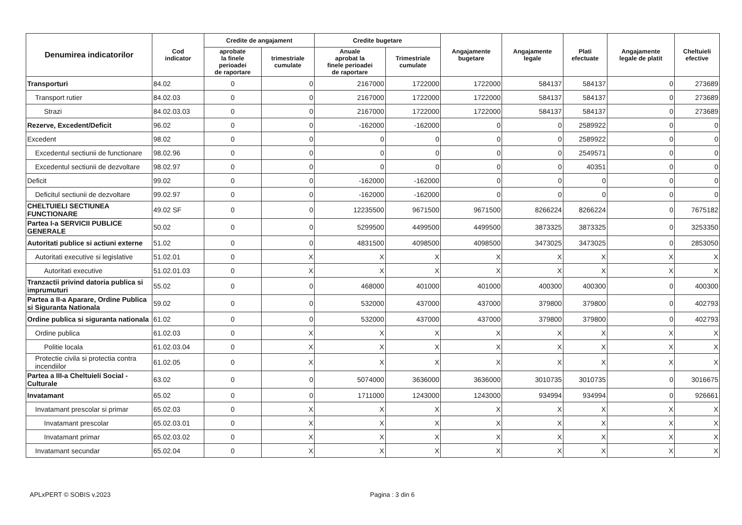| Denumirea indicatorilor | Cod indicator | Credite de angajament | | Credite bugetare | | Angajamente bugetare | Angajamente legale | Plati efectuate | Angajamente legale de platit | Cheltuieli efective |
| --- | --- | --- | --- | --- | --- | --- | --- | --- | --- | --- |
| | | aprobate la finele perioadei de raportare | trimestriale cumulate | Anuale aprobat la finele perioadei de raportare | Trimestriale cumulate | | | | | |
| Transporturi | 84.02 | 0 | 0 | 2167000 | 1722000 | 1722000 | 584137 | 584137 | 0 | 273689 |
| Transport rutier | 84.02.03 | 0 | 0 | 2167000 | 1722000 | 1722000 | 584137 | 584137 | 0 | 273689 |
| Strazi | 84.02.03.03 | 0 | 0 | 2167000 | 1722000 | 1722000 | 584137 | 584137 | 0 | 273689 |
| Rezerve, Excedent/Deficit | 96.02 | 0 | 0 | -162000 | -162000 | 0 | 0 | 2589922 | 0 | 0 |
| Excedent | 98.02 | 0 | 0 | 0 | 0 | 0 | 0 | 2589922 | 0 | 0 |
| Excedentul sectiunii de functionare | 98.02.96 | 0 | 0 | 0 | 0 | 0 | 0 | 2549571 | 0 | 0 |
| Excedentul sectiunii de dezvoltare | 98.02.97 | 0 | 0 | 0 | 0 | 0 | 0 | 40351 | 0 | 0 |
| Deficit | 99.02 | 0 | 0 | -162000 | -162000 | 0 | 0 | 0 | 0 | 0 |
| Deficitul sectiunii de dezvoltare | 99.02.97 | 0 | 0 | -162000 | -162000 | 0 | 0 | 0 | 0 | 0 |
| CHELTUIELI SECTIUNEA FUNCTIONARE | 49.02 SF | 0 | 0 | 12235500 | 9671500 | 9671500 | 8266224 | 8266224 | 0 | 7675182 |
| Partea I-a SERVICII PUBLICE GENERALE | 50.02 | 0 | 0 | 5299500 | 4499500 | 4499500 | 3873325 | 3873325 | 0 | 3253350 |
| Autoritati publice si actiuni externe | 51.02 | 0 | 0 | 4831500 | 4098500 | 4098500 | 3473025 | 3473025 | 0 | 2853050 |
| Autoritati executive si legislative | 51.02.01 | 0 | X | X | X | X | X | X | X | X |
| Autoritati executive | 51.02.01.03 | 0 | X | X | X | X | X | X | X | X |
| Tranzactii privind datoria publica si imprumuturi | 55.02 | 0 | 0 | 468000 | 401000 | 401000 | 400300 | 400300 | 0 | 400300 |
| Partea a II-a Aparare, Ordine Publica si Siguranta Nationala | 59.02 | 0 | 0 | 532000 | 437000 | 437000 | 379800 | 379800 | 0 | 402793 |
| Ordine publica si siguranta nationala | 61.02 | 0 | 0 | 532000 | 437000 | 437000 | 379800 | 379800 | 0 | 402793 |
| Ordine publica | 61.02.03 | 0 | X | X | X | X | X | X | X | X |
| Politie locala | 61.02.03.04 | 0 | X | X | X | X | X | X | X | X |
| Protectie civila si protectia contra incendiilor | 61.02.05 | 0 | X | X | X | X | X | X | X | X |
| Partea a III-a Cheltuieli Social - Culturale | 63.02 | 0 | 0 | 5074000 | 3636000 | 3636000 | 3010735 | 3010735 | 0 | 3016675 |
| Invatamant | 65.02 | 0 | 0 | 1711000 | 1243000 | 1243000 | 934994 | 934994 | 0 | 926661 |
| Invatamant prescolar si primar | 65.02.03 | 0 | X | X | X | X | X | X | X | X |
| Invatamant prescolar | 65.02.03.01 | 0 | X | X | X | X | X | X | X | X |
| Invatamant primar | 65.02.03.02 | 0 | X | X | X | X | X | X | X | X |
| Invatamant secundar | 65.02.04 | 0 | X | X | X | X | X | X | X | X |
APLxPERT © SOBIS v.2023 Pagina : 3 din 6